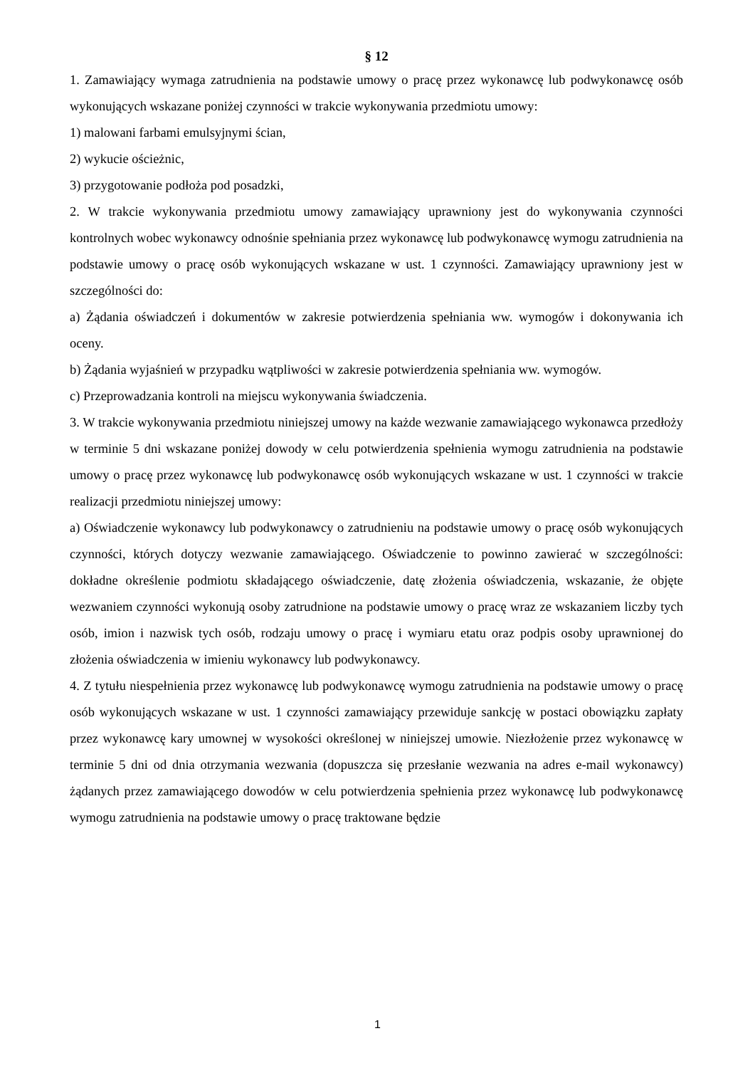§ 12
1. Zamawiający wymaga zatrudnienia na podstawie umowy o pracę przez wykonawcę lub podwykonawcę osób wykonujących wskazane poniżej czynności w trakcie wykonywania przedmiotu umowy:
1) malowani farbami emulsyjnymi ścian,
2) wykucie ościeżnic,
3) przygotowanie podłoża pod posadzki,
2. W trakcie wykonywania przedmiotu umowy zamawiający uprawniony jest do wykonywania czynności kontrolnych wobec wykonawcy odnośnie spełniania przez wykonawcę lub podwykonawcę wymogu zatrudnienia na podstawie umowy o pracę osób wykonujących wskazane w ust. 1 czynności. Zamawiający uprawniony jest w szczególności do:
a) Żądania oświadczeń i dokumentów w zakresie potwierdzenia spełniania ww. wymogów i dokonywania ich oceny.
b) Żądania wyjaśnień w przypadku wątpliwości w zakresie potwierdzenia spełniania ww. wymogów.
c) Przeprowadzania kontroli na miejscu wykonywania świadczenia.
3. W trakcie wykonywania przedmiotu niniejszej umowy na każde wezwanie zamawiającego wykonawca przedłoży w terminie 5 dni wskazane poniżej dowody w celu potwierdzenia spełnienia wymogu zatrudnienia na podstawie umowy o pracę przez wykonawcę lub podwykonawcę osób wykonujących wskazane w ust. 1 czynności w trakcie realizacji przedmiotu niniejszej umowy:
a) Oświadczenie wykonawcy lub podwykonawcy o zatrudnieniu na podstawie umowy o pracę osób wykonujących czynności, których dotyczy wezwanie zamawiającego. Oświadczenie to powinno zawierać w szczególności: dokładne określenie podmiotu składającego oświadczenie, datę złożenia oświadczenia, wskazanie, że objęte wezwaniem czynności wykonują osoby zatrudnione na podstawie umowy o pracę wraz ze wskazaniem liczby tych osób, imion i nazwisk tych osób, rodzaju umowy o pracę i wymiaru etatu oraz podpis osoby uprawnionej do złożenia oświadczenia w imieniu wykonawcy lub podwykonawcy.
4. Z tytułu niespełnienia przez wykonawcę lub podwykonawcę wymogu zatrudnienia na podstawie umowy o pracę osób wykonujących wskazane w ust. 1 czynności zamawiający przewiduje sankcję w postaci obowiązku zapłaty przez wykonawcę kary umownej w wysokości określonej w niniejszej umowie. Niezłożenie przez wykonawcę w terminie 5 dni od dnia otrzymania wezwania (dopuszcza się przesłanie wezwania na adres e-mail wykonawcy) żądanych przez zamawiającego dowodów w celu potwierdzenia spełnienia przez wykonawcę lub podwykonawcę wymogu zatrudnienia na podstawie umowy o pracę traktowane będzie
1